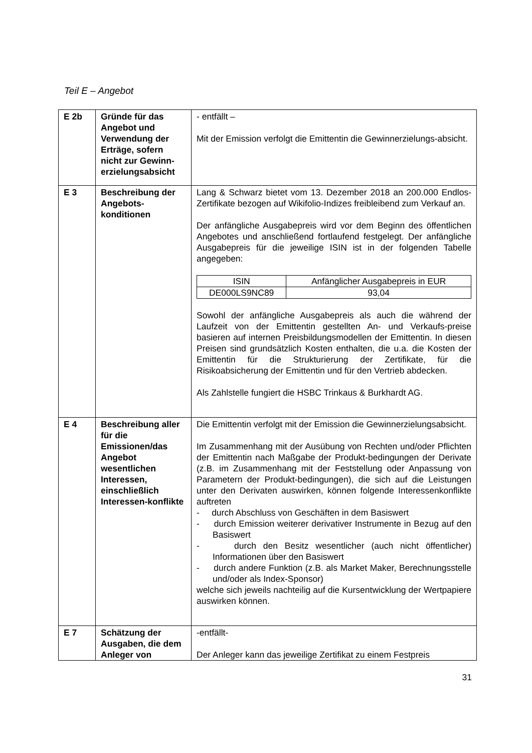Teil E – Angebot
| E 2b | Gründe für das Angebot und Verwendung der Erträge, sofern nicht zur Gewinn-erzielungsabsicht | - entfällt – Mit der Emission verfolgt die Emittentin die Gewinnerzielungs-absicht. |
| E 3 | Beschreibung der Angebots-konditionen | Lang & Schwarz bietet vom 13. Dezember 2018 an 200.000 Endlos-Zertifikate bezogen auf Wikifolio-Indizes freibleibend zum Verkauf an. Der anfängliche Ausgabepreis wird vor dem Beginn des öffentlichen Angebotes und anschließend fortlaufend festgelegt. Der anfängliche Ausgabepreis für die jeweilige ISIN ist in der folgenden Tabelle angegeben: / ISIN / Anfänglicher Ausgabepreis in EUR / / --- / --- / / DE000LS9NC89 / 93,04 / Sowohl der anfängliche Ausgabepreis als auch die während der Laufzeit von der Emittentin gestellten An- und Verkaufs-preise basieren auf internen Preisbildungsmodellen der Emittentin. In diesen Preisen sind grundsätzlich Kosten enthalten, die u.a. die Kosten der Emittentin für die Strukturierung der Zertifikate, für die Risikoabsicherung der Emittentin und für den Vertrieb abdecken. Als Zahlstelle fungiert die HSBC Trinkaus & Burkhardt AG. |
| E 4 | Beschreibung aller für die Emissionen/das Angebot wesentlichen Interessen, einschließlich Interessen-konflikte | Die Emittentin verfolgt mit der Emission die Gewinnerzielungsabsicht. Im Zusammenhang mit der Ausübung von Rechten und/oder Pflichten der Emittentin nach Maßgabe der Produkt-bedingungen der Derivate (z.B. im Zusammenhang mit der Feststellung oder Anpassung von Parametern der Produkt-bedingungen), die sich auf die Leistungen unter den Derivaten auswirken, können folgende Interessenkonflikte auftreten - durch Abschluss von Geschäften in dem Basiswert - durch Emission weiterer derivativer Instrumente in Bezug auf den Basiswert - durch den Besitz wesentlicher (auch nicht öffentlicher) Informationen über den Basiswert - durch andere Funktion (z.B. als Market Maker, Berechnungsstelle und/oder als Index-Sponsor) welche sich jeweils nachteilig auf die Kursentwicklung der Wertpapiere auswirken können. |
| E 7 | Schätzung der Ausgaben, die dem Anleger von | -entfällt- Der Anleger kann das jeweilige Zertifikat zu einem Festpreis |
31